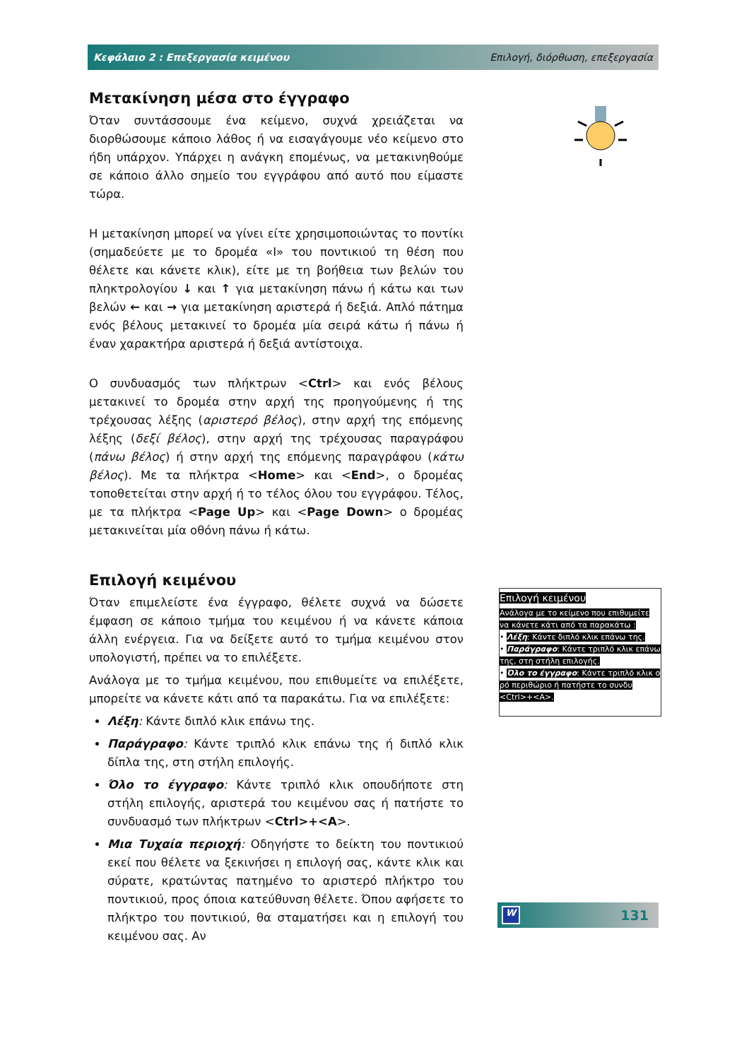Κεφάλαιο 2 : Επεξεργασία κειμένου Επιλογή, διόρθωση, επεξεργασία
Μετακίνηση μέσα στο έγγραφο
Όταν συντάσσουμε ένα κείμενο, συχνά χρειάζεται να διορθώσουμε κάποιο λάθος ή να εισαγάγουμε νέο κείμενο στο ήδη υπάρχον. Υπάρχει η ανάγκη επομένως, να μετακινηθούμε σε κάποιο άλλο σημείο του εγγράφου από αυτό που είμαστε τώρα.
Η μετακίνηση μπορεί να γίνει είτε χρησιμοποιώντας το ποντίκι (σημαδεύετε με το δρομέα «Ι» του ποντικιού τη θέση που θέλετε και κάνετε κλικ), είτε με τη βοήθεια των βελών του πληκτρολογίου ↓ και ↑ για μετακίνηση πάνω ή κάτω και των βελών ← και → για μετακίνηση αριστερά ή δεξιά. Απλό πάτημα ενός βέλους μετακινεί το δρομέα μία σειρά κάτω ή πάνω ή έναν χαρακτήρα αριστερά ή δεξιά αντίστοιχα.
Ο συνδυασμός των πλήκτρων <Ctrl> και ενός βέλους μετακινεί το δρομέα στην αρχή της προηγούμενης ή της τρέχουσας λέξης (αριστερό βέλος), στην αρχή της επόμενης λέξης (δεξί βέλος), στην αρχή της τρέχουσας παραγράφου (πάνω βέλος) ή στην αρχή της επόμενης παραγράφου (κάτω βέλος). Με τα πλήκτρα <Home> και <End>, ο δρομέας τοποθετείται στην αρχή ή το τέλος όλου του εγγράφου. Τέλος, με τα πλήκτρα <Page Up> και <Page Down> ο δρομέας μετακινείται μία οθόνη πάνω ή κάτω.
Επιλογή κειμένου
Όταν επιμελείστε ένα έγγραφο, θέλετε συχνά να δώσετε έμφαση σε κάποιο τμήμα του κειμένου ή να κάνετε κάποια άλλη ενέργεια. Για να δείξετε αυτό το τμήμα κειμένου στον υπολογιστή, πρέπει να το επιλέξετε.
Ανάλογα με το τμήμα κειμένου, που επιθυμείτε να επιλέξετε, μπορείτε να κάνετε κάτι από τα παρακάτω. Για να επιλέξετε:
Λέξη: Κάντε διπλό κλικ επάνω της.
Παράγραφο: Κάντε τριπλό κλικ επάνω της ή διπλό κλικ δίπλα της, στη στήλη επιλογής.
Όλο το έγγραφο: Κάντε τριπλό κλικ οπουδήποτε στη στήλη επιλογής, αριστερά του κειμένου σας ή πατήστε το συνδυασμό των πλήκτρων <Ctrl>+<A>.
Μια Τυχαία περιοχή: Οδηγήστε το δείκτη του ποντικιού εκεί που θέλετε να ξεκινήσει η επιλογή σας, κάντε κλικ και σύρατε, κρατώντας πατημένο το αριστερό πλήκτρο του ποντικιού, προς όποια κατεύθυνση θέλετε. Όπου αφήσετε το πλήκτρο του ποντικιού, θα σταματήσει και η επιλογή του κειμένου σας. Αν
Επιλογή κειμένου
Ανάλογα με το κείμενο που επιθυμείτε να κάνετε κάτι από τα παρακάτω :
•
Λέξη: Κάντε διπλό κλικ επάνω της.
•
Παράγραφο: Κάντε τριπλό κλικ επάνω της, στη στήλη επιλογής.
•
Όλο το έγγραφο: Κάντε τριπλό κλικ ο ρό περιθώριο ή πατήστε το συνδυ <Ctrl>+<A>.
W 131